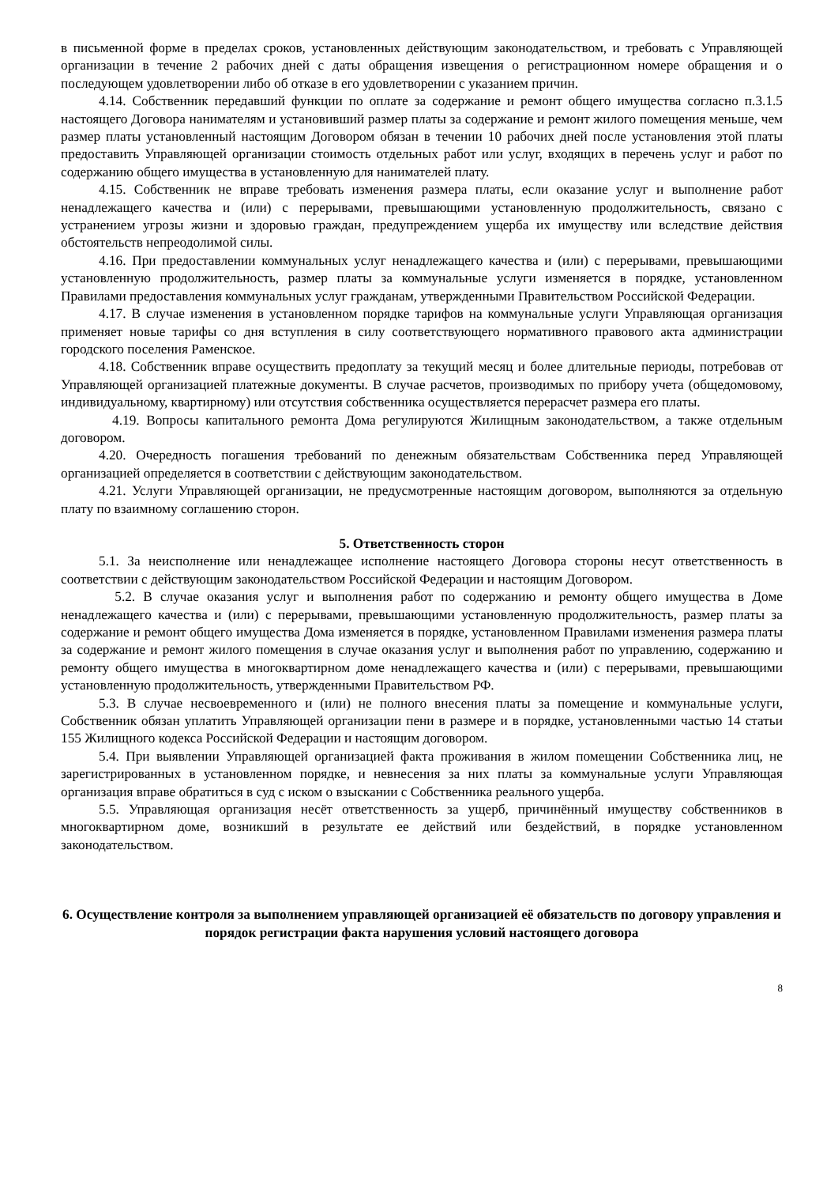в письменной форме в пределах сроков, установленных действующим законодательством, и требовать с Управляющей организации в течение 2 рабочих дней с даты обращения извещения о регистрационном номере обращения и о последующем удовлетворении либо об отказе в его удовлетворении с указанием причин.
4.14. Собственник передавший функции по оплате за содержание и ремонт общего имущества согласно п.3.1.5 настоящего Договора нанимателям и установивший размер платы за содержание и ремонт жилого помещения меньше, чем размер платы установленный настоящим Договором обязан в течении 10 рабочих дней после установления этой платы предоставить Управляющей организации стоимость отдельных работ или услуг, входящих в перечень услуг и работ по содержанию общего имущества в установленную для нанимателей плату.
4.15. Собственник не вправе требовать изменения размера платы, если оказание услуг и выполнение работ ненадлежащего качества и (или) с перерывами, превышающими установленную продолжительность, связано с устранением угрозы жизни и здоровью граждан, предупреждением ущерба их имуществу или вследствие действия обстоятельств непреодолимой силы.
4.16. При предоставлении коммунальных услуг ненадлежащего качества и (или) с перерывами, превышающими установленную продолжительность, размер платы за коммунальные услуги изменяется в порядке, установленном Правилами предоставления коммунальных услуг гражданам, утвержденными Правительством Российской Федерации.
4.17. В случае изменения в установленном порядке тарифов на коммунальные услуги Управляющая организация применяет новые тарифы со дня вступления в силу соответствующего нормативного правового акта администрации городского поселения Раменское.
4.18. Собственник вправе осуществить предоплату за текущий месяц и более длительные периоды, потребовав от Управляющей организацией платежные документы. В случае расчетов, производимых по прибору учета (общедомовому, индивидуальному, квартирному) или отсутствия собственника осуществляется перерасчет размера его платы.
4.19. Вопросы капитального ремонта Дома регулируются Жилищным законодательством, а также отдельным договором.
4.20. Очередность погашения требований по денежным обязательствам Собственника перед Управляющей организацией определяется в соответствии с действующим законодательством.
4.21. Услуги Управляющей организации, не предусмотренные настоящим договором, выполняются за отдельную плату по взаимному соглашению сторон.
5. Ответственность сторон
5.1. За неисполнение или ненадлежащее исполнение настоящего Договора стороны несут ответственность в соответствии с действующим законодательством Российской Федерации и настоящим Договором.
5.2. В случае оказания услуг и выполнения работ по содержанию и ремонту общего имущества в Доме ненадлежащего качества и (или) с перерывами, превышающими установленную продолжительность, размер платы за содержание и ремонт общего имущества Дома изменяется в порядке, установленном Правилами изменения размера платы за содержание и ремонт жилого помещения в случае оказания услуг и выполнения работ по управлению, содержанию и ремонту общего имущества в многоквартирном доме ненадлежащего качества и (или) с перерывами, превышающими установленную продолжительность, утвержденными Правительством РФ.
5.3. В случае несвоевременного и (или) не полного внесения платы за помещение и коммунальные услуги, Собственник обязан уплатить Управляющей организации пени в размере и в порядке, установленными частью 14 статьи 155 Жилищного кодекса Российской Федерации и настоящим договором.
5.4. При выявлении Управляющей организацией факта проживания в жилом помещении Собственника лиц, не зарегистрированных в установленном порядке, и невнесения за них платы за коммунальные услуги Управляющая организация вправе обратиться в суд с иском о взыскании с Собственника реального ущерба.
5.5. Управляющая организация несёт ответственность за ущерб, причинённый имуществу собственников в многоквартирном доме, возникший в результате ее действий или бездействий, в порядке установленном законодательством.
6. Осуществление контроля за выполнением управляющей организацией её обязательств по договору управления и порядок регистрации факта нарушения условий настоящего договора
8